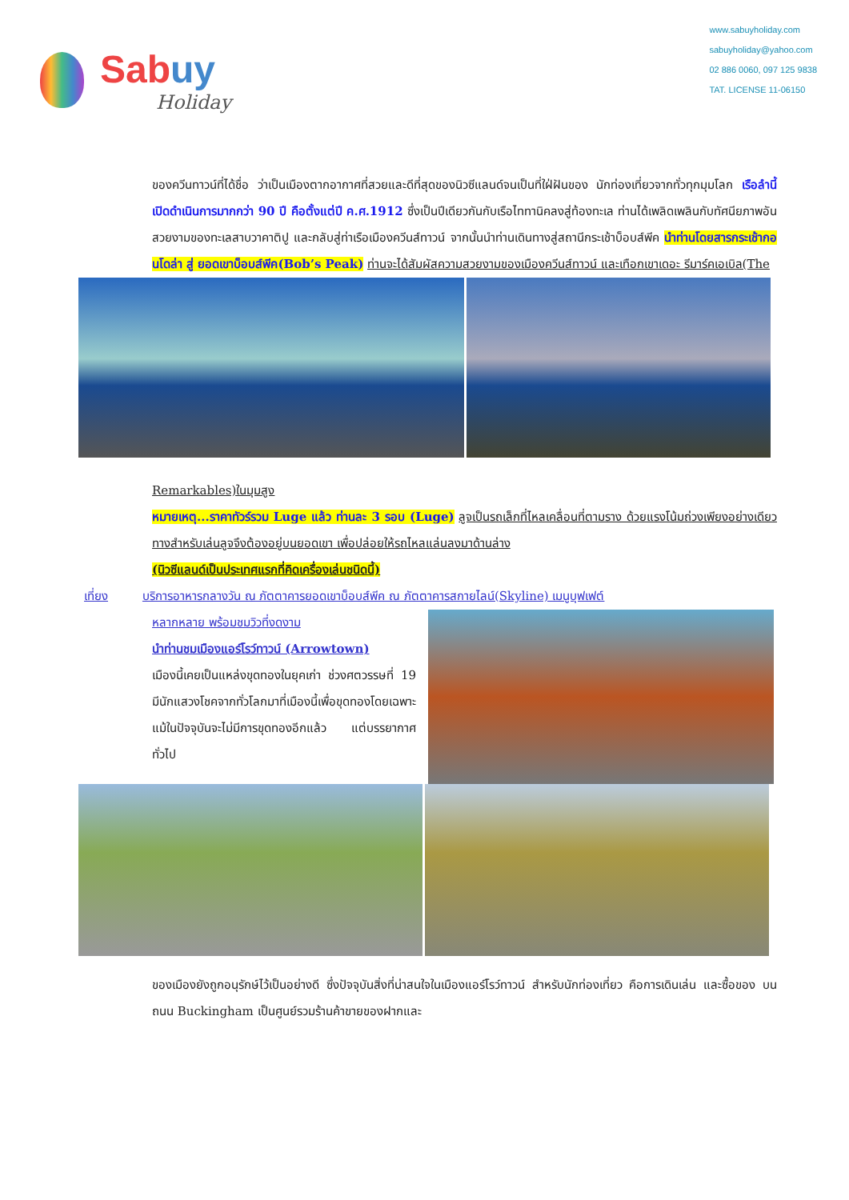Sabuy
Holiday
www.sabuyholiday.com
sabuyholiday@yahoo.com
02 886 0060, 097 125 9838
TAT. LICENSE 11-06150
ของควีนทาวน์ที่ได้ชื่อ ว่าเป็นเมืองตากอากาศที่สวยและดีที่สุดของนิวซีแลนด์จนเป็นที่ใฝ่ฝันของ นักท่องเที่ยวจากทั่วทุกมุมโลก เรือลำนี้เปิดดำเนินการมากกว่า 90 ปี คือตั้งแต่ปี ค.ศ.1912 ซึ่งเป็นปีเดียวกันกับเรือไททานิคลงสู่ท้องทะเล ท่านได้เพลิดเพลินกับทัศนียภาพอันสวยงามของทะเลสาบวาคาติปู และกลับสู่ท่าเรือเมืองควีนส์ทาวน์ จากนั้นนำท่านเดินทางสู่สถานีกระเช้าบ็อบส์พีค นำท่านโดยสารกระเช้ากอนโดล่า สู่ ยอดเขาบ็อบส์พีค(Bob’s Peak) ท่านจะได้สัมผัสความสวยงามของเมืองควีนส์ทาวน์ และเทือกเขาเดอะ รีมาร์คเอเบิล(The
Remarkables)ในมุมสูง
หมายเหตุ...ราคาทัวร์รวม Luge แล้ว ท่านละ 3 รอบ (Luge) ลูจเป็นรถเล็กที่ไหลเคลื่อนที่ตามราง ด้วยแรงโน้มถ่วงเพียงอย่างเดียว ทางสำหรับเล่นลูจจึงต้องอยู่บนยอดเขา เพื่อปล่อยให้รถไหลแล่นลงมาด้านล่าง
(นิวซีแลนด์เป็นประเทศแรกที่คิดเครื่องเล่นชนิดนี้)
เที่ยง บริการอาหารกลางวัน ณ ภัตตาคารยอดเขาบ็อบส์พีค ณ ภัตตาคารสกายไลน์(Skyline) เมนูบุฟเฟต์
หลากหลาย พร้อมชมวิวที่งดงาม
นำท่านชมเมืองแอร์โรว์ทาวน์ (Arrowtown)
เมืองนี้เคยเป็นแหล่งขุดทองในยุคเก่า ช่วงศตวรรษที่ 19 มีนักแสวงโชคจากทั่วโลกมาที่เมืองนี้เพื่อขุดทองโดยเฉพาะ แม้ในปัจจุบันจะไม่มีการขุดทองอีกแล้ว แต่บรรยากาศทั่วไป
ของเมืองยังถูกอนุรักษ์ไว้เป็นอย่างดี ซึ่งปัจจุบันสิ่งที่น่าสนใจในเมืองแอร์โรว์ทาวน์ สำหรับนักท่องเที่ยว คือการเดินเล่น และซื้อของ บนถนน Buckingham เป็นศูนย์รวมร้านค้าขายของฝากและ